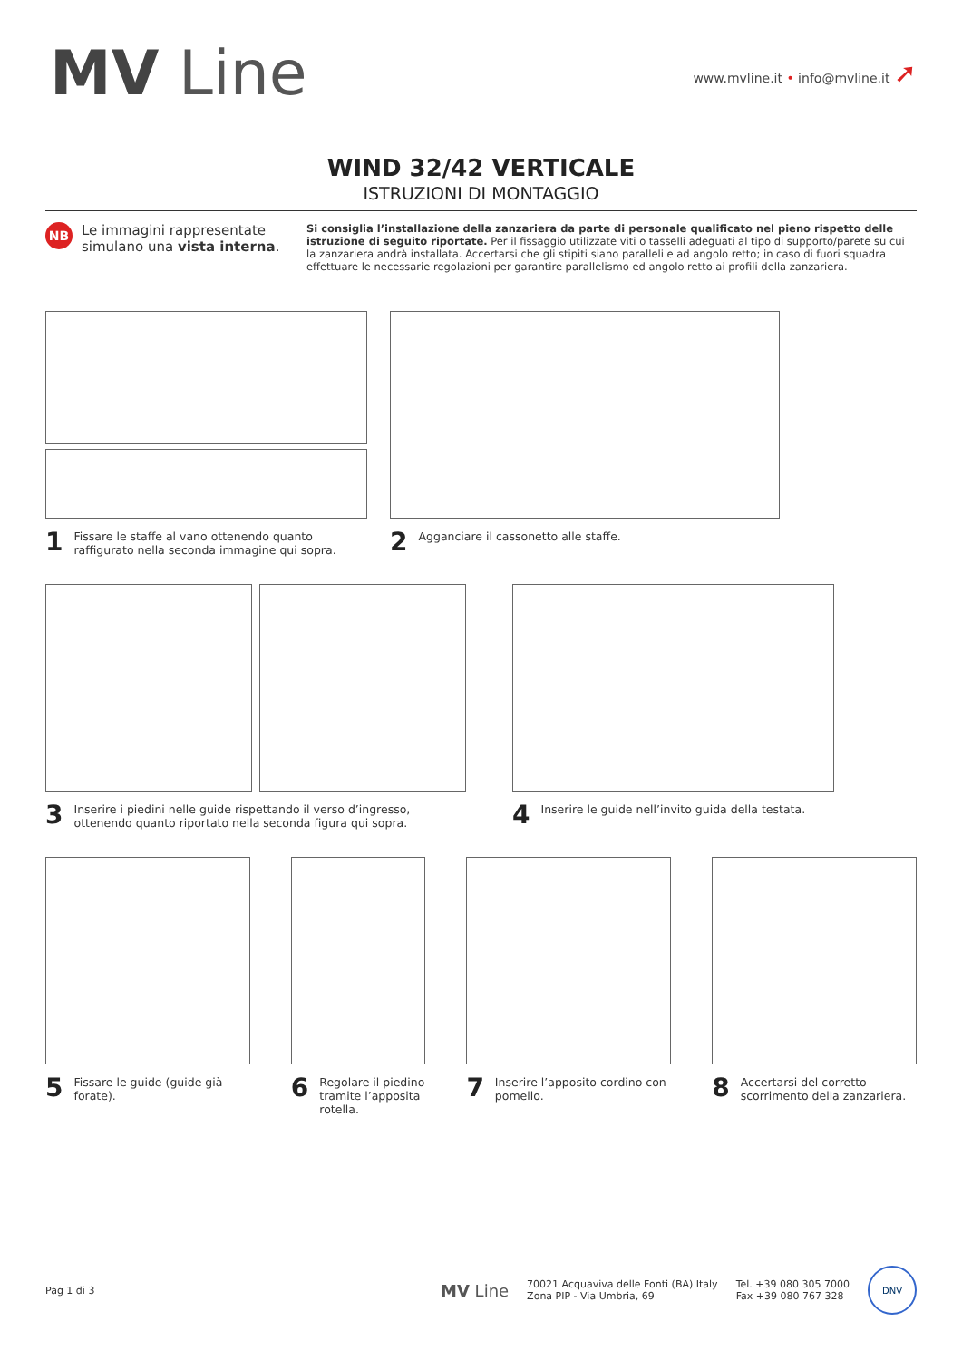MV Line
www.mvline.it • info@mvline.it ➚
WIND 32/42 VERTICALE
ISTRUZIONI DI MONTAGGIO
NB
Le immagini rappresentate simulano una vista interna.
Si consiglia l’installazione della zanzariera da parte di personale qualificato nel pieno rispetto delle istruzione di seguito riportate. Per il fissaggio utilizzate viti o tasselli adeguati al tipo di supporto/parete su cui la zanzariera andrà installata. Accertarsi che gli stipiti siano paralleli e ad angolo retto; in caso di fuori squadra effettuare le necessarie regolazioni per garantire parallelismo ed angolo retto ai profili della zanzariera.
1 Fissare le staffe al vano ottenendo quanto raffigurato nella seconda immagine qui sopra.
2 Agganciare il cassonetto alle staffe.
3 Inserire i piedini nelle guide rispettando il verso d’ingresso, ottenendo quanto riportato nella seconda figura qui sopra.
4 Inserire le guide nell’invito guida della testata.
5 Fissare le guide (guide già forate).
6 Regolare il piedino tramite l’apposita rotella.
7 Inserire l’apposito cordino con pomello.
8 Accertarsi del corretto scorrimento della zanzariera.
Pag 1 di 3
MV Line
70021 Acquaviva delle Fonti (BA) Italy
Zona PIP - Via Umbria, 69
Tel. +39 080 305 7000
Fax +39 080 767 328
DNV